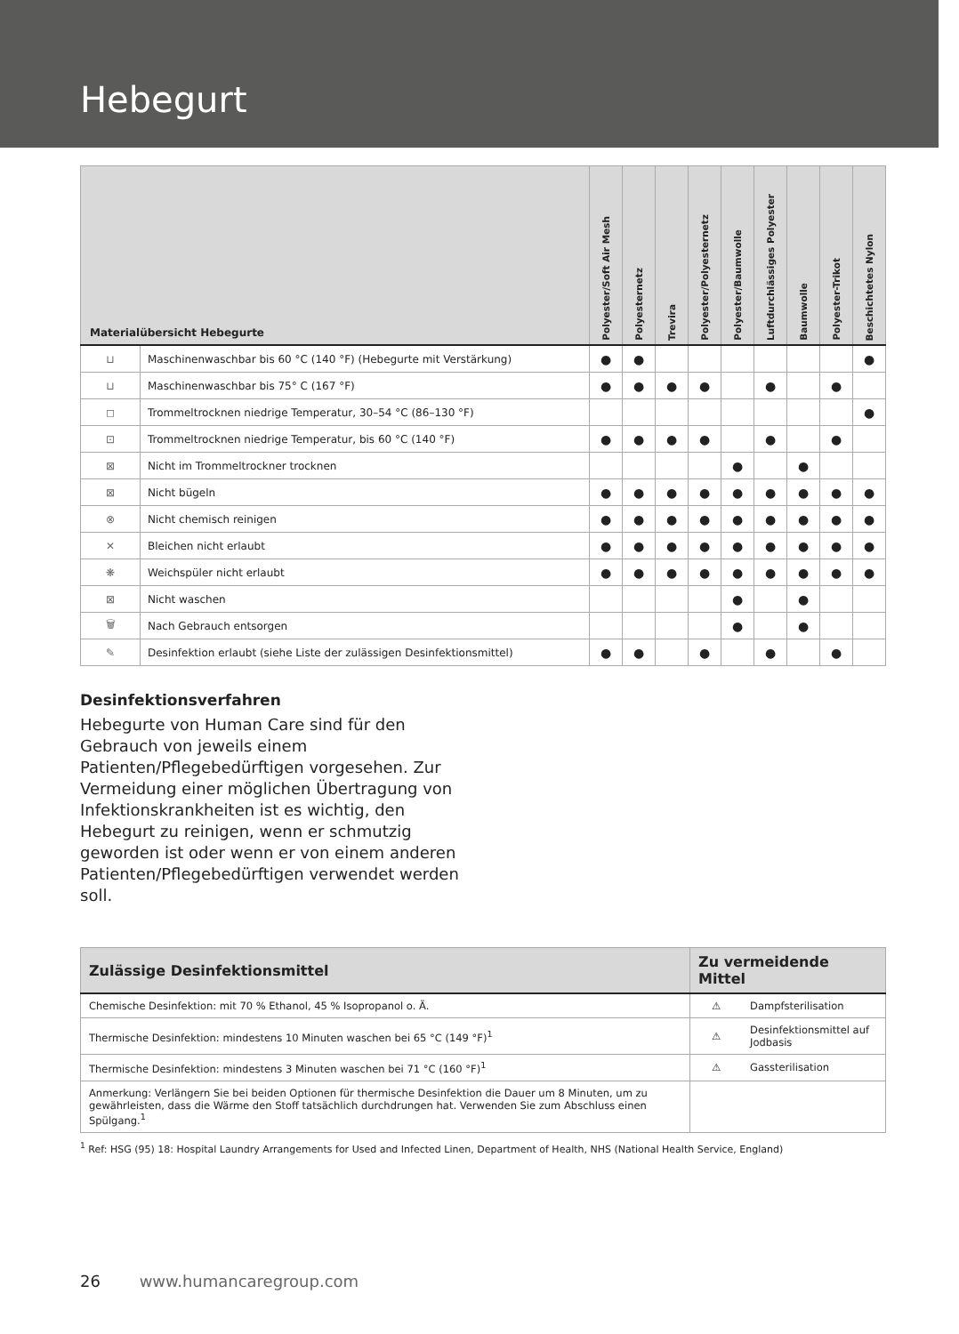Hebegurt
| Materialübersicht Hebegurte | | Polyester/Soft Air Mesh | Polyesternetz | Trevira | Polyester/Polyesternetz | Polyester/Baumwolle | Luftdurchlässiges Polyester | Baumwolle | Polyester-Trikot | Beschichtetes Nylon |
| --- | --- | --- | --- | --- | --- | --- | --- | --- | --- | --- |
| ⊔ | Maschinenwaschbar bis 60 °C (140 °F) (Hebegurte mit Verstärkung) | ● | ● | | | | | | | ● |
| ⊔ | Maschinenwaschbar bis 75° C (167 °F) | ● | ● | ● | ● | | ● | | ● | |
| ◻ | Trommeltrocknen niedrige Temperatur, 30–54 °C (86–130 °F) | | | | | | | | | ● |
| ⊡ | Trommeltrocknen niedrige Temperatur, bis 60 °C (140 °F) | ● | ● | ● | ● | | ● | | ● | |
| ⊠ | Nicht im Trommeltrockner trocknen | | | | | ● | | ● | | |
| ⊠ | Nicht bügeln | ● | ● | ● | ● | ● | ● | ● | ● | ● |
| ⊗ | Nicht chemisch reinigen | ● | ● | ● | ● | ● | ● | ● | ● | ● |
| ✕ | Bleichen nicht erlaubt | ● | ● | ● | ● | ● | ● | ● | ● | ● |
| ❋ | Weichspüler nicht erlaubt | ● | ● | ● | ● | ● | ● | ● | ● | ● |
| ⊠ | Nicht waschen | | | | | ● | | ● | | |
| 🗑 | Nach Gebrauch entsorgen | | | | | ● | | ● | | |
| ✎ | Desinfektion erlaubt (siehe Liste der zulässigen Desinfektionsmittel) | ● | ● | | ● | | ● | | ● | |
Desinfektionsverfahren
Hebegurte von Human Care sind für den Gebrauch von jeweils einem Patienten/Pflegebedürftigen vorgesehen. Zur Vermeidung einer möglichen Übertragung von Infektionskrankheiten ist es wichtig, den Hebegurt zu reinigen, wenn er schmutzig geworden ist oder wenn er von einem anderen Patienten/Pflegebedürftigen verwendet werden soll.
| Zulässige Desinfektionsmittel | Zu vermeidende Mittel | |
| --- | --- | --- |
| Chemische Desinfektion: mit 70 % Ethanol, 45 % Isopropanol o. Ä. | ⚠ | Dampfsterilisation |
| Thermische Desinfektion: mindestens 10 Minuten waschen bei 65 °C (149 °F)<sup>1</sup> | ⚠ | Desinfektionsmittel auf Jodbasis |
| Thermische Desinfektion: mindestens 3 Minuten waschen bei 71 °C (160 °F)<sup>1</sup> | ⚠ | Gassterilisation |
| Anmerkung: Verlängern Sie bei beiden Optionen für thermische Desinfektion die Dauer um 8 Minuten, um zu gewährleisten, dass die Wärme den Stoff tatsächlich durchdrungen hat. Verwenden Sie zum Abschluss einen Spülgang.<sup>1</sup> | | |
<sup>1</sup> Ref: HSG (95) 18: Hospital Laundry Arrangements for Used and Infected Linen, Department of Health, NHS (National Health Service, England)
26 www.humancaregroup.com